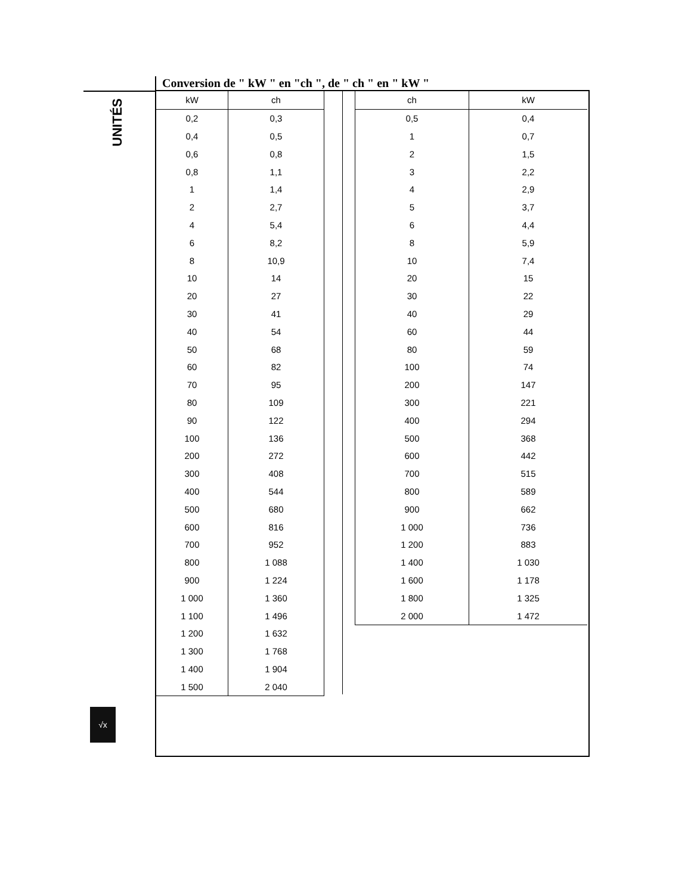UNITÉS
√x
Conversion de " kW " en "ch ", de " ch " en " kW "
| kW | ch |
| --- | --- |
| 0,2 | 0,3 |
| 0,4 | 0,5 |
| 0,6 | 0,8 |
| 0,8 | 1,1 |
| 1 | 1,4 |
| 2 | 2,7 |
| 4 | 5,4 |
| 6 | 8,2 |
| 8 | 10,9 |
| 10 | 14 |
| 20 | 27 |
| 30 | 41 |
| 40 | 54 |
| 50 | 68 |
| 60 | 82 |
| 70 | 95 |
| 80 | 109 |
| 90 | 122 |
| 100 | 136 |
| 200 | 272 |
| 300 | 408 |
| 400 | 544 |
| 500 | 680 |
| 600 | 816 |
| 700 | 952 |
| 800 | 1 088 |
| 900 | 1 224 |
| 1 000 | 1 360 |
| 1 100 | 1 496 |
| 1 200 | 1 632 |
| 1 300 | 1 768 |
| 1 400 | 1 904 |
| 1 500 | 2 040 |
| ch | kW |
| --- | --- |
| 0,5 | 0,4 |
| 1 | 0,7 |
| 2 | 1,5 |
| 3 | 2,2 |
| 4 | 2,9 |
| 5 | 3,7 |
| 6 | 4,4 |
| 8 | 5,9 |
| 10 | 7,4 |
| 20 | 15 |
| 30 | 22 |
| 40 | 29 |
| 60 | 44 |
| 80 | 59 |
| 100 | 74 |
| 200 | 147 |
| 300 | 221 |
| 400 | 294 |
| 500 | 368 |
| 600 | 442 |
| 700 | 515 |
| 800 | 589 |
| 900 | 662 |
| 1 000 | 736 |
| 1 200 | 883 |
| 1 400 | 1 030 |
| 1 600 | 1 178 |
| 1 800 | 1 325 |
| 2 000 | 1 472 |